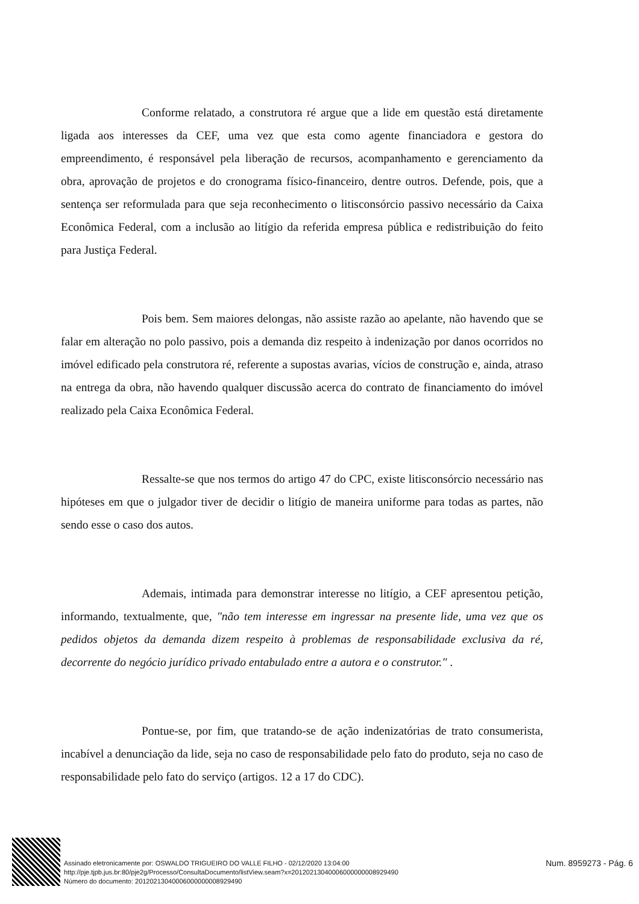Conforme relatado, a construtora ré argue que a lide em questão está diretamente ligada aos interesses da CEF, uma vez que esta como agente financiadora e gestora do empreendimento, é responsável pela liberação de recursos, acompanhamento e gerenciamento da obra, aprovação de projetos e do cronograma físico-financeiro, dentre outros. Defende, pois, que a sentença ser reformulada para que seja reconhecimento o litisconsórcio passivo necessário da Caixa Econômica Federal, com a inclusão ao litígio da referida empresa pública e redistribuição do feito para Justiça Federal.
Pois bem. Sem maiores delongas, não assiste razão ao apelante, não havendo que se falar em alteração no polo passivo, pois a demanda diz respeito à indenização por danos ocorridos no imóvel edificado pela construtora ré, referente a supostas avarias, vícios de construção e, ainda, atraso na entrega da obra, não havendo qualquer discussão acerca do contrato de financiamento do imóvel realizado pela Caixa Econômica Federal.
Ressalte-se que nos termos do artigo 47 do CPC, existe litisconsórcio necessário nas hipóteses em que o julgador tiver de decidir o litígio de maneira uniforme para todas as partes, não sendo esse o caso dos autos.
Ademais, intimada para demonstrar interesse no litígio, a CEF apresentou petição, informando, textualmente, que, "não tem interesse em ingressar na presente lide, uma vez que os pedidos objetos da demanda dizem respeito à problemas de responsabilidade exclusiva da ré, decorrente do negócio jurídico privado entabulado entre a autora e o construtor." .
Pontue-se, por fim, que tratando-se de ação indenizatórias de trato consumerista, incabível a denunciação da lide, seja no caso de responsabilidade pelo fato do produto, seja no caso de responsabilidade pelo fato do serviço (artigos. 12 a 17 do CDC).
Assinado eletronicamente por: OSWALDO TRIGUEIRO DO VALLE FILHO - 02/12/2020 13:04:00
http://pje.tjpb.jus.br:80/pje2g/Processo/ConsultaDocumento/listView.seam?x=20120213040006000000008929490
Número do documento: 20120213040006000000008929490
Num. 8959273 - Pág. 6